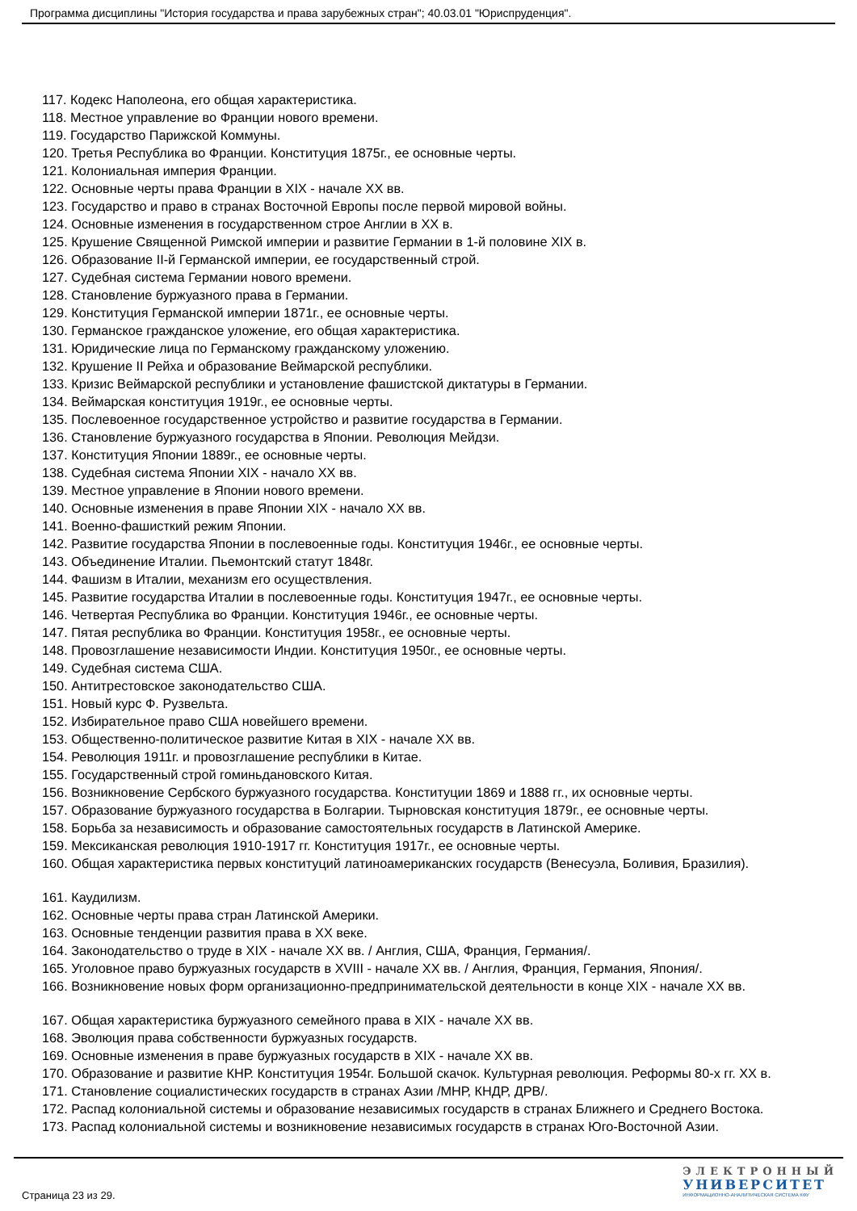Программа дисциплины "История государства и права зарубежных стран"; 40.03.01 "Юриспруденция".
117. Кодекс Наполеона, его общая характеристика.
118. Местное управление во Франции нового времени.
119. Государство Парижской Коммуны.
120. Третья Республика во Франции. Конституция 1875г., ее основные черты.
121. Колониальная империя Франции.
122. Основные черты права Франции в XIX - начале XX вв.
123. Государство и право в странах Восточной Европы после первой мировой войны.
124. Основные изменения в государственном строе Англии в XX в.
125. Крушение Священной Римской империи и развитие Германии в 1-й половине XIX в.
126. Образование II-й Германской империи, ее государственный строй.
127. Судебная система Германии нового времени.
128. Становление буржуазного права в Германии.
129. Конституция Германской империи 1871г., ее основные черты.
130. Германское гражданское уложение, его общая характеристика.
131. Юридические лица по Германскому гражданскому уложению.
132. Крушение II Рейха и образование Веймарской республики.
133. Кризис Веймарской республики и установление фашистской диктатуры в Германии.
134. Веймарская конституция 1919г., ее основные черты.
135. Послевоенное государственное устройство и развитие государства в Германии.
136. Становление буржуазного государства в Японии. Революция Мейдзи.
137. Конституция Японии 1889г., ее основные черты.
138. Судебная система Японии XIX - начало XX вв.
139. Местное управление в Японии нового времени.
140. Основные изменения в праве Японии XIX - начало XX вв.
141. Военно-фашисткий режим Японии.
142. Развитие государства Японии в послевоенные годы. Конституция 1946г., ее основные черты.
143. Объединение Италии. Пьемонтский статут 1848г.
144. Фашизм в Италии, механизм его осуществления.
145. Развитие государства Италии в послевоенные годы. Конституция 1947г., ее основные черты.
146. Четвертая Республика во Франции. Конституция 1946г., ее основные черты.
147. Пятая республика во Франции. Конституция 1958г., ее основные черты.
148. Провозглашение независимости Индии. Конституция 1950г., ее основные черты.
149. Судебная система США.
150. Антитрестовское законодательство США.
151. Новый курс Ф. Рузвельта.
152. Избирательное право США новейшего времени.
153. Общественно-политическое развитие Китая в XIX - начале XX вв.
154. Революция 1911г. и провозглашение республики в Китае.
155. Государственный строй гоминьдановского Китая.
156. Возникновение Сербского буржуазного государства. Конституции 1869 и 1888 гг., их основные черты.
157. Образование буржуазного государства в Болгарии. Тырновская конституция 1879г., ее основные черты.
158. Борьба за независимость и образование самостоятельных государств в Латинской Америке.
159. Мексиканская революция 1910-1917 гг. Конституция 1917г., ее основные черты.
160. Общая характеристика первых конституций латиноамериканских государств (Венесуэла, Боливия, Бразилия).
161. Каудилизм.
162. Основные черты права стран Латинской Америки.
163. Основные тенденции развития права в XX веке.
164. Законодательство о труде в XIX - начале XX вв. / Англия, США, Франция, Германия/.
165. Уголовное право буржуазных государств в XVIII - начале XX вв. / Англия, Франция, Германия, Япония/.
166. Возникновение новых форм организационно-предпринимательской деятельности в конце XIX - начале XX вв.
167. Общая характеристика буржуазного семейного права в XIX - начале XX вв.
168. Эволюция права собственности буржуазных государств.
169. Основные изменения в праве буржуазных государств в XIX - начале XX вв.
170. Образование и развитие КНР. Конституция 1954г. Большой скачок. Культурная революция. Реформы 80-х гг. XX в.
171. Становление социалистических государств в странах Азии /МНР, КНДР, ДРВ/.
172. Распад колониальной системы и образование независимых государств в странах Ближнего и Среднего Востока.
173. Распад колониальной системы и возникновение независимых государств в странах Юго-Восточной Азии.
Страница 23 из 29.
ЭЛЕКТРОННЫЙ
УНИВЕРСИТЕТ
ИНФОРМАЦИОННО-АНАЛИТИЧЕСКАЯ СИСТЕМА КФУ